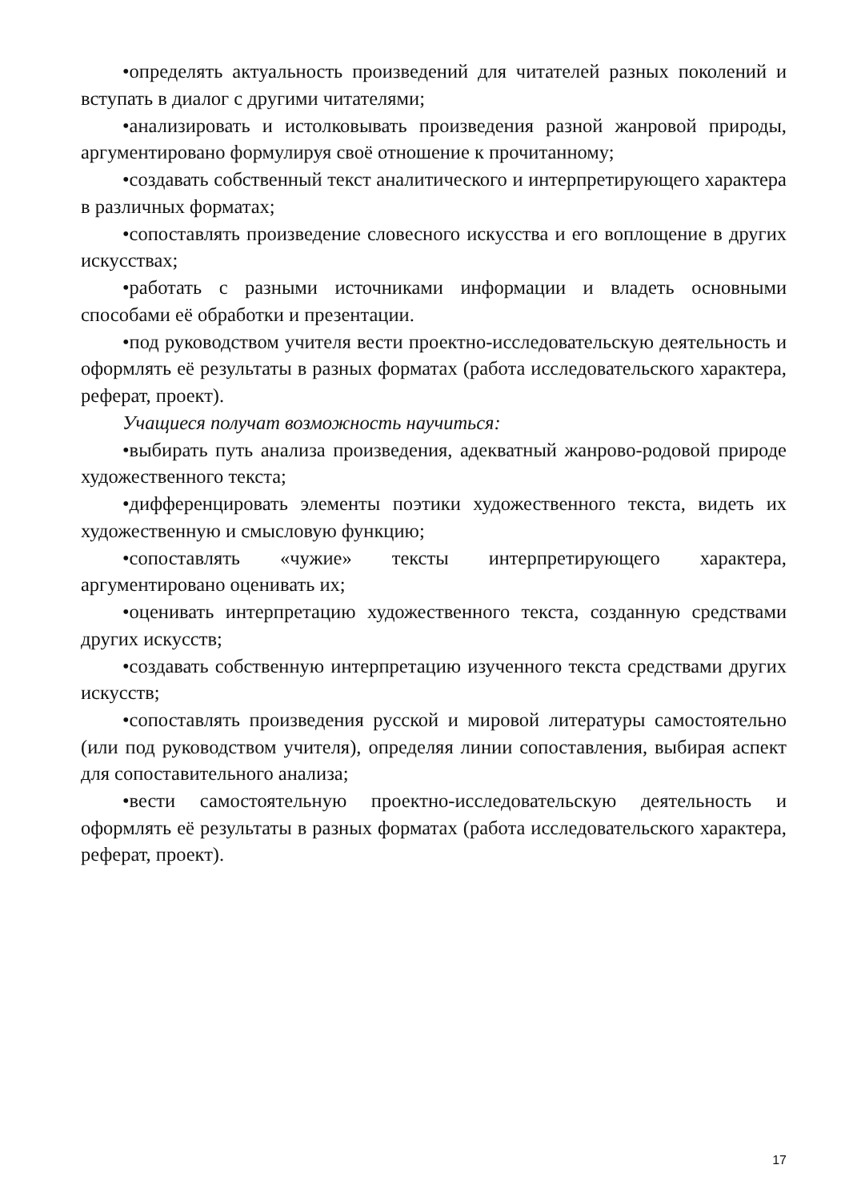•определять актуальность произведений для читателей разных поколений и вступать в диалог с другими читателями;
•анализировать и истолковывать произведения разной жанровой природы, аргументировано формулируя своё отношение к прочитанному;
•создавать собственный текст аналитического и интерпретирующего характера в различных форматах;
•сопоставлять произведение словесного искусства и его воплощение в других искусствах;
•работать с разными источниками информации и владеть основными способами её обработки и презентации.
•под руководством учителя вести проектно-исследовательскую деятельность и оформлять её результаты в разных форматах (работа исследовательского характера, реферат, проект).
Учащиеся получат возможность научиться:
•выбирать путь анализа произведения, адекватный жанрово-родовой природе художественного текста;
•дифференцировать элементы поэтики художественного текста, видеть их художественную и смысловую функцию;
•сопоставлять «чужие» тексты интерпретирующего характера, аргументировано оценивать их;
•оценивать интерпретацию художественного текста, созданную средствами других искусств;
•создавать собственную интерпретацию изученного текста средствами других искусств;
•сопоставлять произведения русской и мировой литературы самостоятельно (или под руководством учителя), определяя линии сопоставления, выбирая аспект для сопоставительного анализа;
•вести самостоятельную проектно-исследовательскую деятельность и оформлять её результаты в разных форматах (работа исследовательского характера, реферат, проект).
17